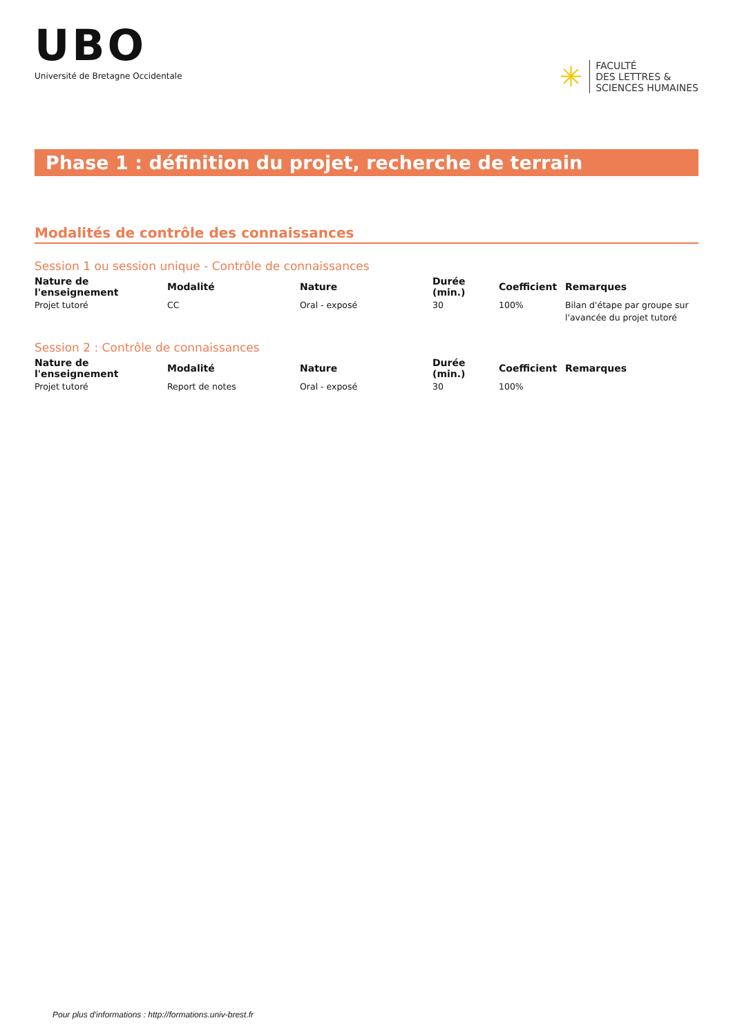UBO
Université de Bretagne Occidentale
✳
FACULTÉ
DES LETTRES &
SCIENCES HUMAINES
Phase 1 : définition du projet, recherche de terrain
Modalités de contrôle des connaissances
Session 1 ou session unique - Contrôle de connaissances
| Nature de l'enseignement | Modalité | Nature | Durée (min.) | Coefficient | Remarques |
| --- | --- | --- | --- | --- | --- |
| Projet tutoré | CC | Oral - exposé | 30 | 100% | Bilan d'étape par groupe sur l'avancée du projet tutoré |
Session 2 : Contrôle de connaissances
| Nature de l'enseignement | Modalité | Nature | Durée (min.) | Coefficient | Remarques |
| --- | --- | --- | --- | --- | --- |
| Projet tutoré | Report de notes | Oral - exposé | 30 | 100% | |
Pour plus d'informations : http://formations.univ-brest.fr